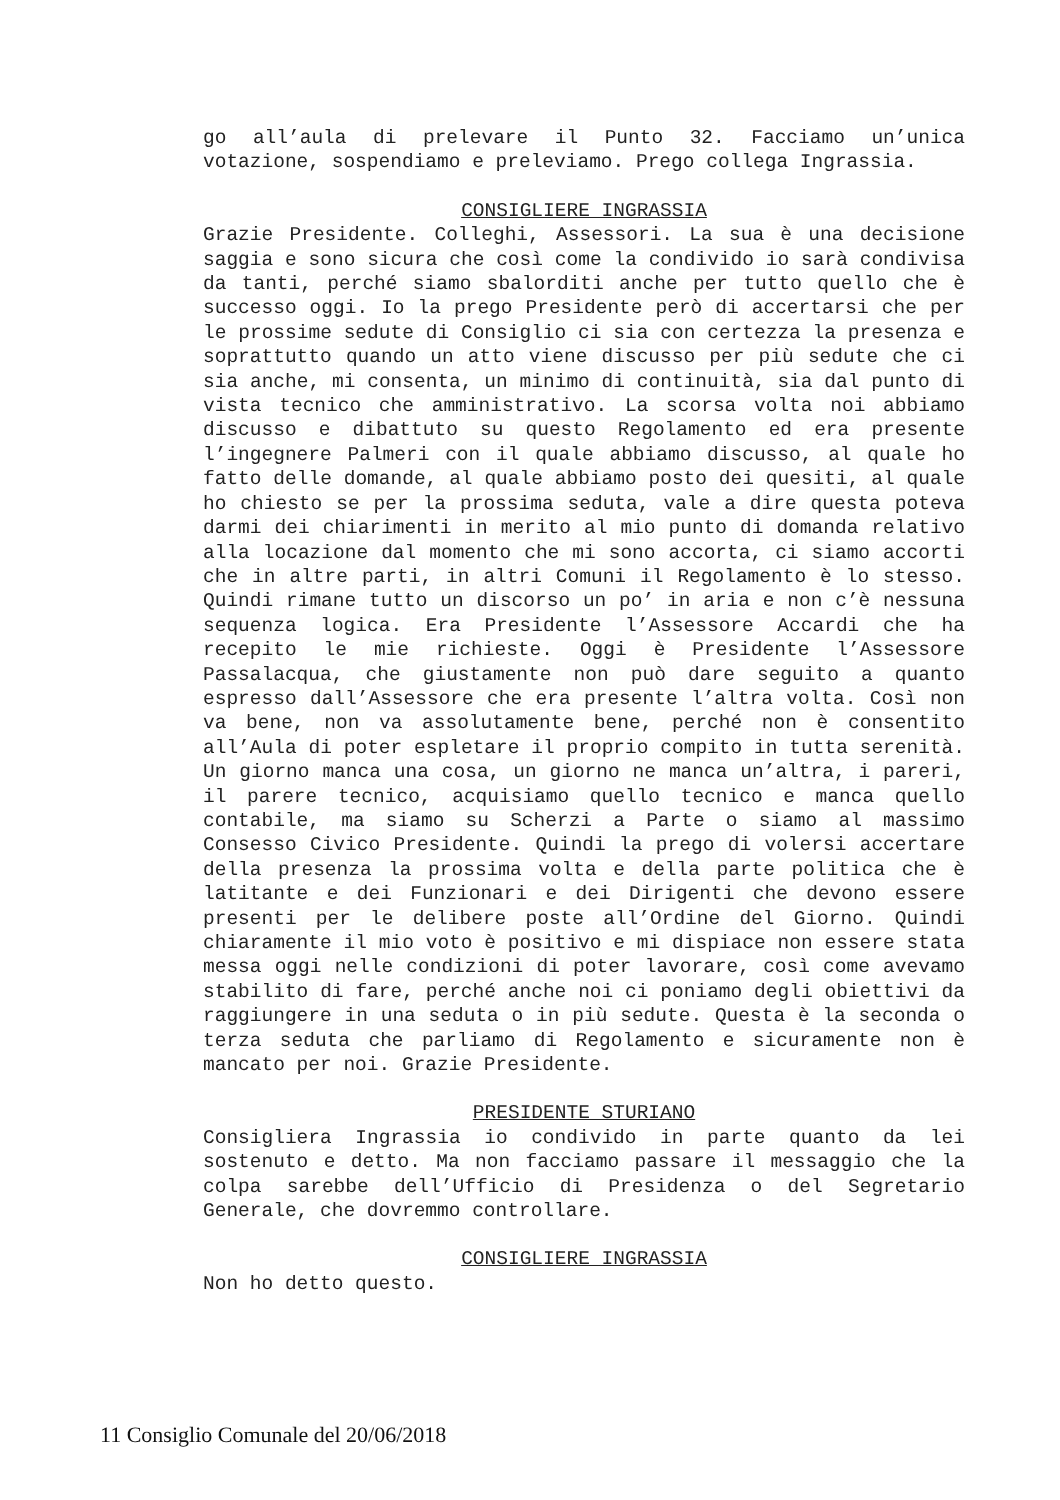go all’aula di prelevare il Punto 32. Facciamo un’unica votazione, sospendiamo e preleviamo. Prego collega Ingrassia.
CONSIGLIERE INGRASSIA
Grazie Presidente. Colleghi, Assessori. La sua è una decisione saggia e sono sicura che così come la condivido io sarà condivisa da tanti, perché siamo sbalorditi anche per tutto quello che è successo oggi. Io la prego Presidente però di accertarsi che per le prossime sedute di Consiglio ci sia con certezza la presenza e soprattutto quando un atto viene discusso per più sedute che ci sia anche, mi consenta, un minimo di continuità, sia dal punto di vista tecnico che amministrativo. La scorsa volta noi abbiamo discusso e dibattuto su questo Regolamento ed era presente l’ingegnere Palmeri con il quale abbiamo discusso, al quale ho fatto delle domande, al quale abbiamo posto dei quesiti, al quale ho chiesto se per la prossima seduta, vale a dire questa poteva darmi dei chiarimenti in merito al mio punto di domanda relativo alla locazione dal momento che mi sono accorta, ci siamo accorti che in altre parti, in altri Comuni il Regolamento è lo stesso. Quindi rimane tutto un discorso un po’ in aria e non c’è nessuna sequenza logica. Era Presidente l’Assessore Accardi che ha recepito le mie richieste. Oggi è Presidente l’Assessore Passalacqua, che giustamente non può dare seguito a quanto espresso dall’Assessore che era presente l’altra volta. Così non va bene, non va assolutamente bene, perché non è consentito all’Aula di poter espletare il proprio compito in tutta serenità. Un giorno manca una cosa, un giorno ne manca un’altra, i pareri, il parere tecnico, acquisiamo quello tecnico e manca quello contabile, ma siamo su Scherzi a Parte o siamo al massimo Consesso Civico Presidente. Quindi la prego di volersi accertare della presenza la prossima volta e della parte politica che è latitante e dei Funzionari e dei Dirigenti che devono essere presenti per le delibere poste all’Ordine del Giorno. Quindi chiaramente il mio voto è positivo e mi dispiace non essere stata messa oggi nelle condizioni di poter lavorare, così come avevamo stabilito di fare, perché anche noi ci poniamo degli obiettivi da raggiungere in una seduta o in più sedute. Questa è la seconda o terza seduta che parliamo di Regolamento e sicuramente non è mancato per noi. Grazie Presidente.
PRESIDENTE STURIANO
Consigliera Ingrassia io condivido in parte quanto da lei sostenuto e detto. Ma non facciamo passare il messaggio che la colpa sarebbe dell’Ufficio di Presidenza o del Segretario Generale, che dovremmo controllare.
CONSIGLIERE INGRASSIA
Non ho detto questo.
11 Consiglio Comunale del 20/06/2018